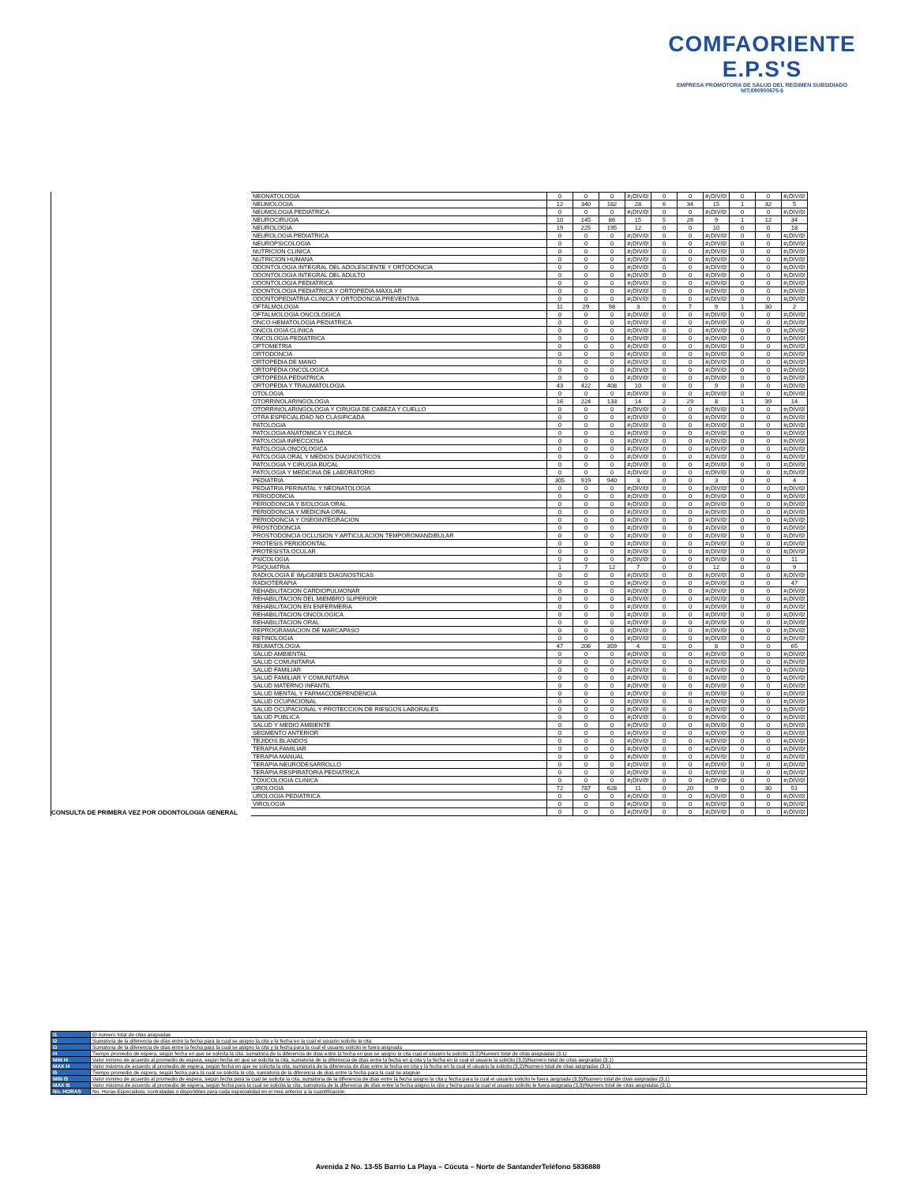COMFAORIENTE E.P.S'S
EMPRESA PROMOTORA DE SALUD DEL REGIMEN SUBSIDIADO
NIT:890500675-6
| NEONATOLOGIA | 0 | 0 | 0 | #¡DIV/0! | 0 | 0 | #¡DIV/0! | 0 | 0 | #¡DIV/0! |
| NEUMOLOGIA | 12 | 340 | 182 | 28 | 6 | 34 | 15 | 1 | 32 | 5 |
| NEUMOLOGIA PEDIATRICA | 0 | 0 | 0 | #¡DIV/0! | 0 | 0 | #¡DIV/0! | 0 | 0 | #¡DIV/0! |
| NEUROCIRUGIA | 10 | 145 | 86 | 15 | 5 | 26 | 9 | 1 | 12 | 34 |
| NEUROLOGIA | 19 | 225 | 195 | 12 | 0 | 0 | 10 | 0 | 0 | 18 |
| NEUROLOGIA PEDIATRICA | 0 | 0 | 0 | #¡DIV/0! | 0 | 0 | #¡DIV/0! | 0 | 0 | #¡DIV/0! |
| NEUROPSICOLOGIA | 0 | 0 | 0 | #¡DIV/0! | 0 | 0 | #¡DIV/0! | 0 | 0 | #¡DIV/0! |
| NUTRICION CLINICA | 0 | 0 | 0 | #¡DIV/0! | 0 | 0 | #¡DIV/0! | 0 | 0 | #¡DIV/0! |
| NUTRICION HUMANA | 0 | 0 | 0 | #¡DIV/0! | 0 | 0 | #¡DIV/0! | 0 | 0 | #¡DIV/0! |
| ODONTOLOGIA INTEGRAL DEL ADOLESCENTE Y ORTODONCIA | 0 | 0 | 0 | #¡DIV/0! | 0 | 0 | #¡DIV/0! | 0 | 0 | #¡DIV/0! |
| ODONTOLOGIA INTEGRAL DEL ADULTO | 0 | 0 | 0 | #¡DIV/0! | 0 | 0 | #¡DIV/0! | 0 | 0 | #¡DIV/0! |
| ODONTOLOGIA PEDIATRICA | 0 | 0 | 0 | #¡DIV/0! | 0 | 0 | #¡DIV/0! | 0 | 0 | #¡DIV/0! |
| ODONTOLOGIA PEDIATRICA Y ORTOPEDIA MAXILAR | 0 | 0 | 0 | #¡DIV/0! | 0 | 0 | #¡DIV/0! | 0 | 0 | #¡DIV/0! |
| ODONTOPEDIATRIA CLINICA Y ORTODONCIA PREVENTIVA | 0 | 0 | 0 | #¡DIV/0! | 0 | 0 | #¡DIV/0! | 0 | 0 | #¡DIV/0! |
| OFTALMOLOGIA | 11 | 29 | 98 | 3 | 0 | 7 | 9 | 1 | 30 | 2 |
| OFTALMOLOGIA ONCOLOGICA | 0 | 0 | 0 | #¡DIV/0! | 0 | 0 | #¡DIV/0! | 0 | 0 | #¡DIV/0! |
| ONCO-HEMATOLOGIA PEDIATRICA | 0 | 0 | 0 | #¡DIV/0! | 0 | 0 | #¡DIV/0! | 0 | 0 | #¡DIV/0! |
| ONCOLOGIA CLINICA | 0 | 0 | 0 | #¡DIV/0! | 0 | 0 | #¡DIV/0! | 0 | 0 | #¡DIV/0! |
| ONCOLOGIA PEDIATRICA | 0 | 0 | 0 | #¡DIV/0! | 0 | 0 | #¡DIV/0! | 0 | 0 | #¡DIV/0! |
| OPTOMETRIA | 0 | 0 | 0 | #¡DIV/0! | 0 | 0 | #¡DIV/0! | 0 | 0 | #¡DIV/0! |
| ORTODONCIA | 0 | 0 | 0 | #¡DIV/0! | 0 | 0 | #¡DIV/0! | 0 | 0 | #¡DIV/0! |
| ORTOPEDIA DE MANO | 0 | 0 | 0 | #¡DIV/0! | 0 | 0 | #¡DIV/0! | 0 | 0 | #¡DIV/0! |
| ORTOPEDIA ONCOLOGICA | 0 | 0 | 0 | #¡DIV/0! | 0 | 0 | #¡DIV/0! | 0 | 0 | #¡DIV/0! |
| ORTOPEDIA PEDIATRICA | 0 | 0 | 0 | #¡DIV/0! | 0 | 0 | #¡DIV/0! | 0 | 0 | #¡DIV/0! |
| ORTOPEDIA Y TRAUMATOLOGIA | 43 | 422 | 408 | 10 | 0 | 0 | 9 | 0 | 0 | #¡DIV/0! |
| OTOLOGIA | 0 | 0 | 0 | #¡DIV/0! | 0 | 0 | #¡DIV/0! | 0 | 0 | #¡DIV/0! |
| OTORRINOLARINGOLOGIA | 16 | 224 | 133 | 14 | 2 | 29 | 8 | 1 | 39 | 14 |
| OTORRINOLARINGOLOGIA Y CIRUGIA DE CABEZA Y CUELLO | 0 | 0 | 0 | #¡DIV/0! | 0 | 0 | #¡DIV/0! | 0 | 0 | #¡DIV/0! |
| OTRA ESPECIALIDAD NO CLASIFICADA | 0 | 0 | 0 | #¡DIV/0! | 0 | 0 | #¡DIV/0! | 0 | 0 | #¡DIV/0! |
| PATOLOGIA | 0 | 0 | 0 | #¡DIV/0! | 0 | 0 | #¡DIV/0! | 0 | 0 | #¡DIV/0! |
| PATOLOGIA ANATOMICA Y CLINICA | 0 | 0 | 0 | #¡DIV/0! | 0 | 0 | #¡DIV/0! | 0 | 0 | #¡DIV/0! |
| PATOLOGIA INFECCIOSA | 0 | 0 | 0 | #¡DIV/0! | 0 | 0 | #¡DIV/0! | 0 | 0 | #¡DIV/0! |
| PATOLOGIA ONCOLOGICA | 0 | 0 | 0 | #¡DIV/0! | 0 | 0 | #¡DIV/0! | 0 | 0 | #¡DIV/0! |
| PATOLOGIA ORAL Y MEDIOS DIAGNOSTICOS | 0 | 0 | 0 | #¡DIV/0! | 0 | 0 | #¡DIV/0! | 0 | 0 | #¡DIV/0! |
| PATOLOGIA Y CIRUGIA BUCAL | 0 | 0 | 0 | #¡DIV/0! | 0 | 0 | #¡DIV/0! | 0 | 0 | #¡DIV/0! |
| PATOLOGIA Y MEDICINA DE LABORATORIO | 0 | 0 | 0 | #¡DIV/0! | 0 | 0 | #¡DIV/0! | 0 | 0 | #¡DIV/0! |
| PEDIATRIA | 305 | 919 | 940 | 3 | 0 | 0 | 3 | 0 | 0 | 4 |
| PEDIATRIA PERINATAL Y NEONATOLOGIA | 0 | 0 | 0 | #¡DIV/0! | 0 | 0 | #¡DIV/0! | 0 | 0 | #¡DIV/0! |
| PERIODONCIA | 0 | 0 | 0 | #¡DIV/0! | 0 | 0 | #¡DIV/0! | 0 | 0 | #¡DIV/0! |
| PERIODONCIA Y BIOLOGIA ORAL | 0 | 0 | 0 | #¡DIV/0! | 0 | 0 | #¡DIV/0! | 0 | 0 | #¡DIV/0! |
| PERIODONCIA Y MEDICINA ORAL | 0 | 0 | 0 | #¡DIV/0! | 0 | 0 | #¡DIV/0! | 0 | 0 | #¡DIV/0! |
| PERIODONCIA Y OSEOINTEGRACION | 0 | 0 | 0 | #¡DIV/0! | 0 | 0 | #¡DIV/0! | 0 | 0 | #¡DIV/0! |
| PROSTODONCIA | 0 | 0 | 0 | #¡DIV/0! | 0 | 0 | #¡DIV/0! | 0 | 0 | #¡DIV/0! |
| PROSTODONCIA OCLUSION Y ARTICULACION TEMPOROMANDIBULAR | 0 | 0 | 0 | #¡DIV/0! | 0 | 0 | #¡DIV/0! | 0 | 0 | #¡DIV/0! |
| PROTESIS PERIODONTAL | 0 | 0 | 0 | #¡DIV/0! | 0 | 0 | #¡DIV/0! | 0 | 0 | #¡DIV/0! |
| PROTESISTA OCULAR | 0 | 0 | 0 | #¡DIV/0! | 0 | 0 | #¡DIV/0! | 0 | 0 | #¡DIV/0! |
| PSICOLOGIA | 0 | 0 | 0 | #¡DIV/0! | 0 | 0 | #¡DIV/0! | 0 | 0 | 11 |
| PSIQUIATRIA | 1 | 7 | 12 | 7 | 0 | 0 | 12 | 0 | 0 | 9 |
| RADIOLOGIA E IMµGENES DIAGNOSTICAS | 0 | 0 | 0 | #¡DIV/0! | 0 | 0 | #¡DIV/0! | 0 | 0 | #¡DIV/0! |
| RADIOTERAPIA | 0 | 0 | 0 | #¡DIV/0! | 0 | 0 | #¡DIV/0! | 0 | 0 | 47 |
| REHABILITACION CARDIOPULMONAR | 0 | 0 | 0 | #¡DIV/0! | 0 | 0 | #¡DIV/0! | 0 | 0 | #¡DIV/0! |
| REHABILITACION DEL MIEMBRO SUPERIOR | 0 | 0 | 0 | #¡DIV/0! | 0 | 0 | #¡DIV/0! | 0 | 0 | #¡DIV/0! |
| REHABILITACION EN ENFERMERIA | 0 | 0 | 0 | #¡DIV/0! | 0 | 0 | #¡DIV/0! | 0 | 0 | #¡DIV/0! |
| REHABILITACION ONCOLOGICA | 0 | 0 | 0 | #¡DIV/0! | 0 | 0 | #¡DIV/0! | 0 | 0 | #¡DIV/0! |
| REHABILITACION ORAL | 0 | 0 | 0 | #¡DIV/0! | 0 | 0 | #¡DIV/0! | 0 | 0 | #¡DIV/0! |
| REPROGRAMACION DE MARCAPASO | 0 | 0 | 0 | #¡DIV/0! | 0 | 0 | #¡DIV/0! | 0 | 0 | #¡DIV/0! |
| RETINOLOGIA | 0 | 0 | 0 | #¡DIV/0! | 0 | 0 | #¡DIV/0! | 0 | 0 | #¡DIV/0! |
| REUMATOLOGIA | 47 | 206 | 359 | 4 | 0 | 0 | 8 | 0 | 0 | 65 |
| SALUD AMBIENTAL | 0 | 0 | 0 | #¡DIV/0! | 0 | 0 | #¡DIV/0! | 0 | 0 | #¡DIV/0! |
| SALUD COMUNITARIA | 0 | 0 | 0 | #¡DIV/0! | 0 | 0 | #¡DIV/0! | 0 | 0 | #¡DIV/0! |
| SALUD FAMILIAR | 0 | 0 | 0 | #¡DIV/0! | 0 | 0 | #¡DIV/0! | 0 | 0 | #¡DIV/0! |
| SALUD FAMILIAR Y COMUNITARIA | 0 | 0 | 0 | #¡DIV/0! | 0 | 0 | #¡DIV/0! | 0 | 0 | #¡DIV/0! |
| SALUD MATERNO INFANTIL | 0 | 0 | 0 | #¡DIV/0! | 0 | 0 | #¡DIV/0! | 0 | 0 | #¡DIV/0! |
| SALUD MENTAL Y FARMACODEPENDENCIA | 0 | 0 | 0 | #¡DIV/0! | 0 | 0 | #¡DIV/0! | 0 | 0 | #¡DIV/0! |
| SALUD OCUPACIONAL | 0 | 0 | 0 | #¡DIV/0! | 0 | 0 | #¡DIV/0! | 0 | 0 | #¡DIV/0! |
| SALUD OCUPACIONAL Y PROTECCION DE RIESGOS LABORALES | 0 | 0 | 0 | #¡DIV/0! | 0 | 0 | #¡DIV/0! | 0 | 0 | #¡DIV/0! |
| SALUD PUBLICA | 0 | 0 | 0 | #¡DIV/0! | 0 | 0 | #¡DIV/0! | 0 | 0 | #¡DIV/0! |
| SALUD Y MEDIO AMBIENTE | 0 | 0 | 0 | #¡DIV/0! | 0 | 0 | #¡DIV/0! | 0 | 0 | #¡DIV/0! |
| SEGMENTO ANTERIOR | 0 | 0 | 0 | #¡DIV/0! | 0 | 0 | #¡DIV/0! | 0 | 0 | #¡DIV/0! |
| TEJIDOS BLANDOS | 0 | 0 | 0 | #¡DIV/0! | 0 | 0 | #¡DIV/0! | 0 | 0 | #¡DIV/0! |
| TERAPIA FAMILIAR | 0 | 0 | 0 | #¡DIV/0! | 0 | 0 | #¡DIV/0! | 0 | 0 | #¡DIV/0! |
| TERAPIA MANUAL | 0 | 0 | 0 | #¡DIV/0! | 0 | 0 | #¡DIV/0! | 0 | 0 | #¡DIV/0! |
| TERAPIA NEURODESARROLLO | 0 | 0 | 0 | #¡DIV/0! | 0 | 0 | #¡DIV/0! | 0 | 0 | #¡DIV/0! |
| TERAPIA RESPIRATORIA PEDIATRICA | 0 | 0 | 0 | #¡DIV/0! | 0 | 0 | #¡DIV/0! | 0 | 0 | #¡DIV/0! |
| TOXICOLOGIA CLINICA | 0 | 0 | 0 | #¡DIV/0! | 0 | 0 | #¡DIV/0! | 0 | 0 | #¡DIV/0! |
| UROLOGIA | 72 | 787 | 628 | 11 | 0 | 20 | 9 | 0 | 30 | 51 |
| UROLOGIA PEDIATRICA | 0 | 0 | 0 | #¡DIV/0! | 0 | 0 | #¡DIV/0! | 0 | 0 | #¡DIV/0! |
| VIROLOGIA | 0 | 0 | 0 | #¡DIV/0! | 0 | 0 | #¡DIV/0! | 0 | 0 | #¡DIV/0! |
| | 0 | 0 | 0 | #¡DIV/0! | 0 | 0 | #¡DIV/0! | 0 | 0 | #¡DIV/0! |
CONSULTA DE PRIMERA VEZ POR ODONTOLOGIA GENERAL
| I1 | El numero total de citas asignadas |
| I2 | Sumatoria de la diferencia de días entre la fecha para la cual se asigno la cita y la fecha en la cual el usuario solicito la cita |
| I3 | Sumatoria de la diferencia de días entre la fecha para la cual se asigno la cita y la fecha para la cual el usuario solicito le fuera asignada |
| I4 | Tiempo promedio de espera, según fecha en que se solicita la cita, sumatoria de la diferencia de días entre la fecha en que se asigno la cita cual el usuario la solicito (3,2)/Numero total de citas asignadas (3.1) |
| MIN I4 | Valor mínimo de acuerdo al promedio de espera, según fecha en que se solicita la cita, sumatoria de la diferencia de días entre la fecha en q cita y la fecha en la cual el usuario la solicito (3,2)/Numero total de citas asignadas (3.1) |
| MAX I4 | Valor máximo de acuerdo al promedio de espera, según fecha en que se solicita la cita, sumatoria de la diferencia de días entre la fecha en cita y la fecha en la cual el usuario la solicito (3,2)/Numero total de citas asignadas (3.1) |
| I5 | Tiempo promedio de espera, según fecha para la cual se solicita la cita, sumatoria de la diferencia de días entre la fecha para la cual se asignan |
| MIN I5 | Valor mínimo de acuerdo al promedio de espera, según fecha para la cual se solicita la cita, sumatoria de la diferencia de días entre la fecha asigno la cita y fecha para la cual el usuario solicito le fuera asignada (3,3)/Numero total de citas asignadas (3,1) |
| MAX I5 | Valor máximo de acuerdo al promedio de espera, según fecha para la cual se solicita la cita, sumatoria de la diferencia de días entre la fecha asigno la cita y fecha para la cual el usuario solicito le fuera asignada (3,3)/Numero total de citas asignadas (3,1) |
| No. HORAS | No. Horas-Especialista, contratadas o disponibles para cada especialidad en el mes anterior a la cuantificación |
Avenida 2 No. 13-55 Barrio La Playa – Cúcuta – Norte de SantanderTeléfono 5836888